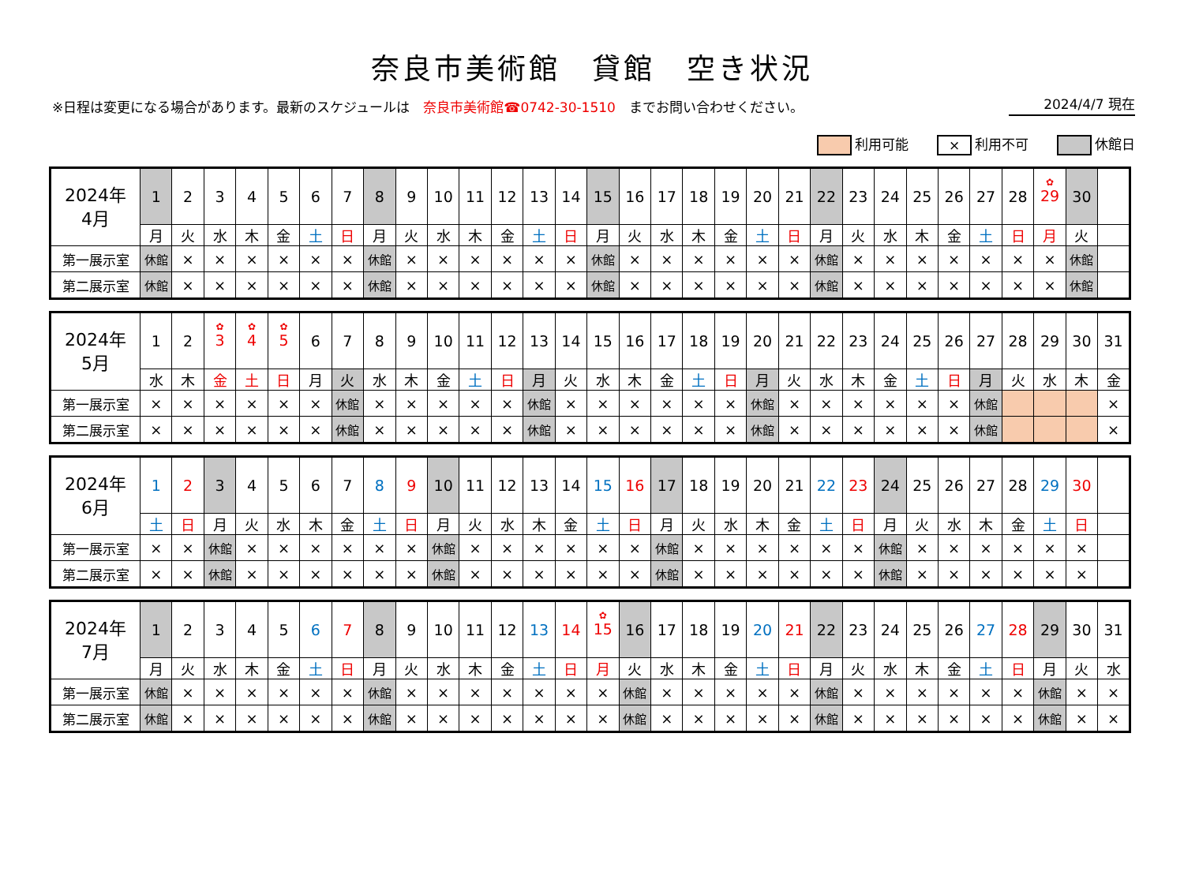奈良市美術館　貸館　空き状況
※日程は変更になる場合があります。最新のスケジュールは　奈良市美術館☎0742-30-1510　までお問い合わせください。
2024/4/7 現在
利用可能
× 利用不可 休館日
| 2024年 4月 | 1 | 2 | 3 | 4 | 5 | 6 | 7 | 8 | 9 | 10 | 11 | 12 | 13 | 14 | 15 | 16 | 17 | 18 | 19 | 20 | 21 | 22 | 23 | 24 | 25 | 26 | 27 | 28 | ✿ 29 | 30 | |
| | 月 | 火 | 水 | 木 | 金 | 土 | 日 | 月 | 火 | 水 | 木 | 金 | 土 | 日 | 月 | 火 | 水 | 木 | 金 | 土 | 日 | 月 | 火 | 水 | 木 | 金 | 土 | 日 | 月 | 火 | |
| 第一展示室 | 休館 | × | × | × | × | × | × | 休館 | × | × | × | × | × | × | 休館 | × | × | × | × | × | × | 休館 | × | × | × | × | × | × | × | 休館 | |
| 第二展示室 | 休館 | × | × | × | × | × | × | 休館 | × | × | × | × | × | × | 休館 | × | × | × | × | × | × | 休館 | × | × | × | × | × | × | × | 休館 | |
| 2024年 5月 | 1 | 2 | ✿ 3 | ✿ 4 | ✿ 5 | 6 | 7 | 8 | 9 | 10 | 11 | 12 | 13 | 14 | 15 | 16 | 17 | 18 | 19 | 20 | 21 | 22 | 23 | 24 | 25 | 26 | 27 | 28 | 29 | 30 | 31 |
| | 水 | 木 | 金 | 土 | 日 | 月 | 火 | 水 | 木 | 金 | 土 | 日 | 月 | 火 | 水 | 木 | 金 | 土 | 日 | 月 | 火 | 水 | 木 | 金 | 土 | 日 | 月 | 火 | 水 | 木 | 金 |
| 第一展示室 | × | × | × | × | × | × | 休館 | × | × | × | × | × | 休館 | × | × | × | × | × | × | 休館 | × | × | × | × | × | × | 休館 | | | | × |
| 第二展示室 | × | × | × | × | × | × | 休館 | × | × | × | × | × | 休館 | × | × | × | × | × | × | 休館 | × | × | × | × | × | × | 休館 | | | | × |
| 2024年 6月 | 1 | 2 | 3 | 4 | 5 | 6 | 7 | 8 | 9 | 10 | 11 | 12 | 13 | 14 | 15 | 16 | 17 | 18 | 19 | 20 | 21 | 22 | 23 | 24 | 25 | 26 | 27 | 28 | 29 | 30 | |
| | 土 | 日 | 月 | 火 | 水 | 木 | 金 | 土 | 日 | 月 | 火 | 水 | 木 | 金 | 土 | 日 | 月 | 火 | 水 | 木 | 金 | 土 | 日 | 月 | 火 | 水 | 木 | 金 | 土 | 日 | |
| 第一展示室 | × | × | 休館 | × | × | × | × | × | × | 休館 | × | × | × | × | × | × | 休館 | × | × | × | × | × | × | 休館 | × | × | × | × | × | × | |
| 第二展示室 | × | × | 休館 | × | × | × | × | × | × | 休館 | × | × | × | × | × | × | 休館 | × | × | × | × | × | × | 休館 | × | × | × | × | × | × | |
| 2024年 7月 | 1 | 2 | 3 | 4 | 5 | 6 | 7 | 8 | 9 | 10 | 11 | 12 | 13 | 14 | ✿ 15 | 16 | 17 | 18 | 19 | 20 | 21 | 22 | 23 | 24 | 25 | 26 | 27 | 28 | 29 | 30 | 31 |
| | 月 | 火 | 水 | 木 | 金 | 土 | 日 | 月 | 火 | 水 | 木 | 金 | 土 | 日 | 月 | 火 | 水 | 木 | 金 | 土 | 日 | 月 | 火 | 水 | 木 | 金 | 土 | 日 | 月 | 火 | 水 |
| 第一展示室 | 休館 | × | × | × | × | × | × | 休館 | × | × | × | × | × | × | × | 休館 | × | × | × | × | × | 休館 | × | × | × | × | × | × | 休館 | × | × |
| 第二展示室 | 休館 | × | × | × | × | × | × | 休館 | × | × | × | × | × | × | × | 休館 | × | × | × | × | × | 休館 | × | × | × | × | × | × | 休館 | × | × |